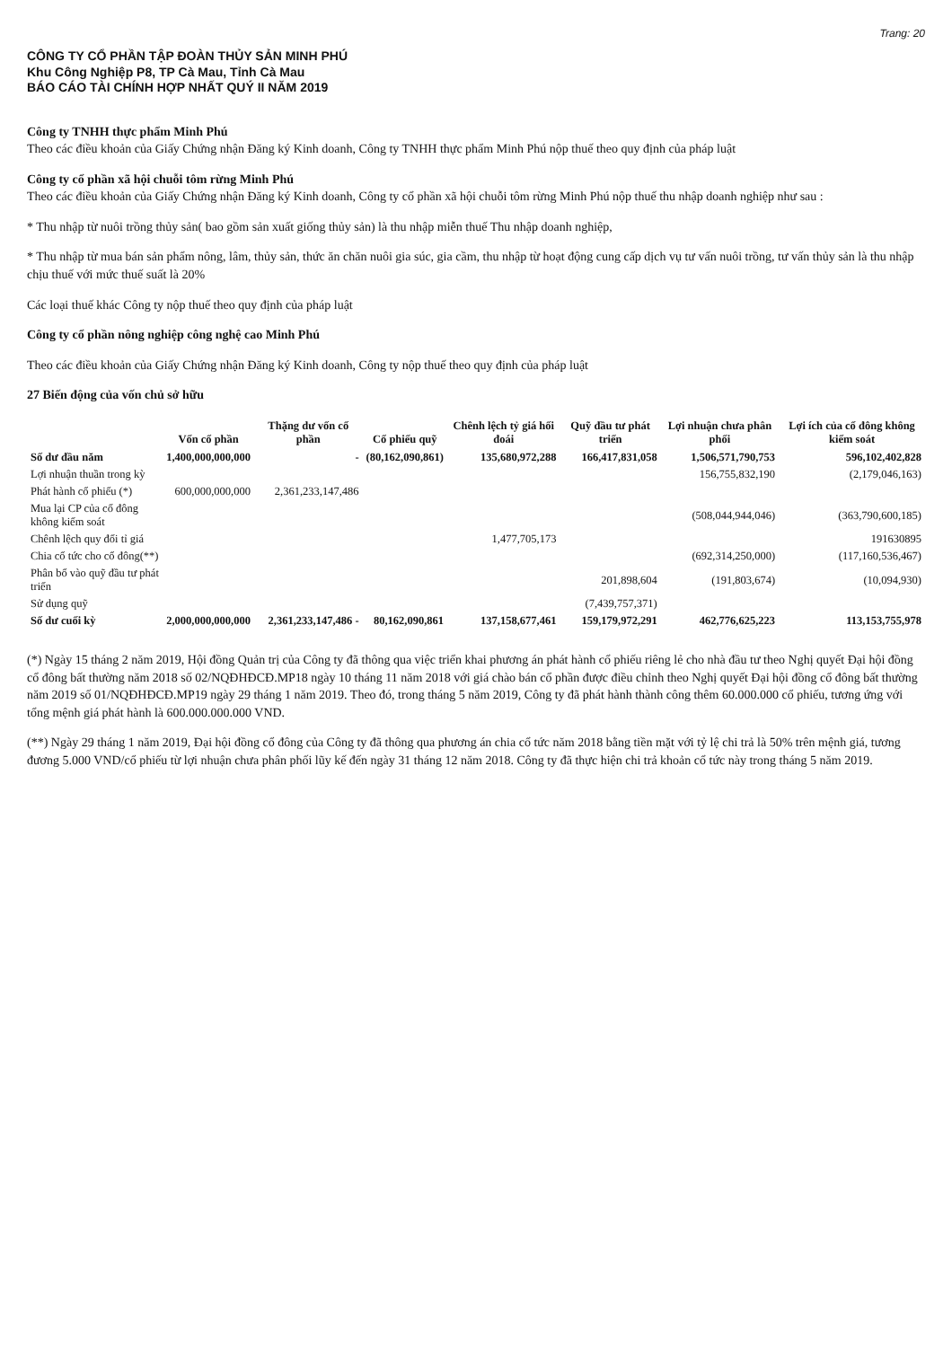Trang: 20
CÔNG TY CỔ PHẦN TẬP ĐOÀN THỦY SẢN MINH PHÚ
Khu Công Nghiệp P8, TP Cà Mau, Tỉnh Cà Mau
BÁO CÁO TÀI CHÍNH HỢP NHẤT QUÝ II NĂM 2019
Công ty TNHH thực phẩm Minh Phú
Theo các điều khoản của Giấy Chứng nhận Đăng ký Kinh doanh, Công ty TNHH thực phẩm Minh Phú nộp thuế theo quy định của pháp luật
Công ty cổ phần xã hội chuỗi tôm rừng Minh Phú
Theo các điều khoản của Giấy Chứng nhận Đăng ký Kinh doanh, Công ty cổ phần xã hội chuỗi tôm rừng Minh Phú nộp thuế thu nhập doanh nghiệp như sau :
* Thu nhập từ nuôi trồng thủy sản( bao gồm sản xuất giống thủy sản) là thu nhập miễn thuế Thu nhập doanh nghiệp,
* Thu nhập từ mua bán sản phẩm nông, lâm, thủy sản, thức ăn chăn nuôi gia súc, gia cầm, thu nhập từ hoạt động cung cấp dịch vụ tư vấn nuôi trồng, tư vấn thủy sản là thu nhập chịu thuế với mức thuế suất là 20%
Các loại thuế khác Công ty nộp thuế theo quy định của pháp luật
Công ty cổ phần nông nghiệp công nghệ cao Minh Phú
Theo các điều khoản của Giấy Chứng nhận Đăng ký Kinh doanh, Công ty nộp thuế theo quy định của pháp luật
27 Biến động của vốn chủ sở hữu
| | Vốn cổ phần | Thặng dư vốn cổ phần | Cổ phiếu quỹ | Chênh lệch tỷ giá hối đoái | Quỹ đầu tư phát triển | Lợi nhuận chưa phân phối | Lợi ích của cổ đông không kiểm soát |
| --- | --- | --- | --- | --- | --- | --- | --- |
| Số dư đầu năm | 1,400,000,000,000 | - | (80,162,090,861) | 135,680,972,288 | 166,417,831,058 | 1,506,571,790,753 | 596,102,402,828 |
| Lợi nhuận thuần trong kỳ | | | | | | 156,755,832,190 | (2,179,046,163) |
| Phát hành cổ phiếu (*) | 600,000,000,000 | 2,361,233,147,486 | | | | | |
| Mua lại CP của cổ đông không kiểm soát | | | | | | (508,044,944,046) | (363,790,600,185) |
| Chênh lệch quy đổi tỉ giá | | | | 1,477,705,173 | | | 191630895 |
| Chia cổ tức cho cổ đông(**) | | | | | | (692,314,250,000) | (117,160,536,467) |
| Phân bổ vào quỹ đầu tư phát triển | | | | | 201,898,604 | (191,803,674) | (10,094,930) |
| Sử dụng quỹ | | | | | (7,439,757,371) | | |
| Số dư cuối kỳ | 2,000,000,000,000 | 2,361,233,147,486 - | 80,162,090,861 | 137,158,677,461 | 159,179,972,291 | 462,776,625,223 | 113,153,755,978 |
(*) Ngày 15 tháng 2 năm 2019, Hội đồng Quản trị của Công ty đã thông qua việc triển khai phương án phát hành cổ phiếu riêng lẻ cho nhà đầu tư theo Nghị quyết Đại hội đồng cổ đông bất thường năm 2018 số 02/NQĐHĐCĐ.MP18 ngày 10 tháng 11 năm 2018 với giá chào bán cổ phần được điều chỉnh theo Nghị quyết Đại hội đồng cổ đông bất thường năm 2019 số 01/NQĐHĐCĐ.MP19 ngày 29 tháng 1 năm 2019. Theo đó, trong tháng 5 năm 2019, Công ty đã phát hành thành công thêm 60.000.000 cổ phiếu, tương ứng với tổng mệnh giá phát hành là 600.000.000.000 VND.
(**) Ngày 29 tháng 1 năm 2019, Đại hội đồng cổ đông của Công ty đã thông qua phương án chia cổ tức năm 2018 bằng tiền mặt với tỷ lệ chi trả là 50% trên mệnh giá, tương đương 5.000 VND/cổ phiếu từ lợi nhuận chưa phân phối lũy kế đến ngày 31 tháng 12 năm 2018. Công ty đã thực hiện chi trả khoản cổ tức này trong tháng 5 năm 2019.